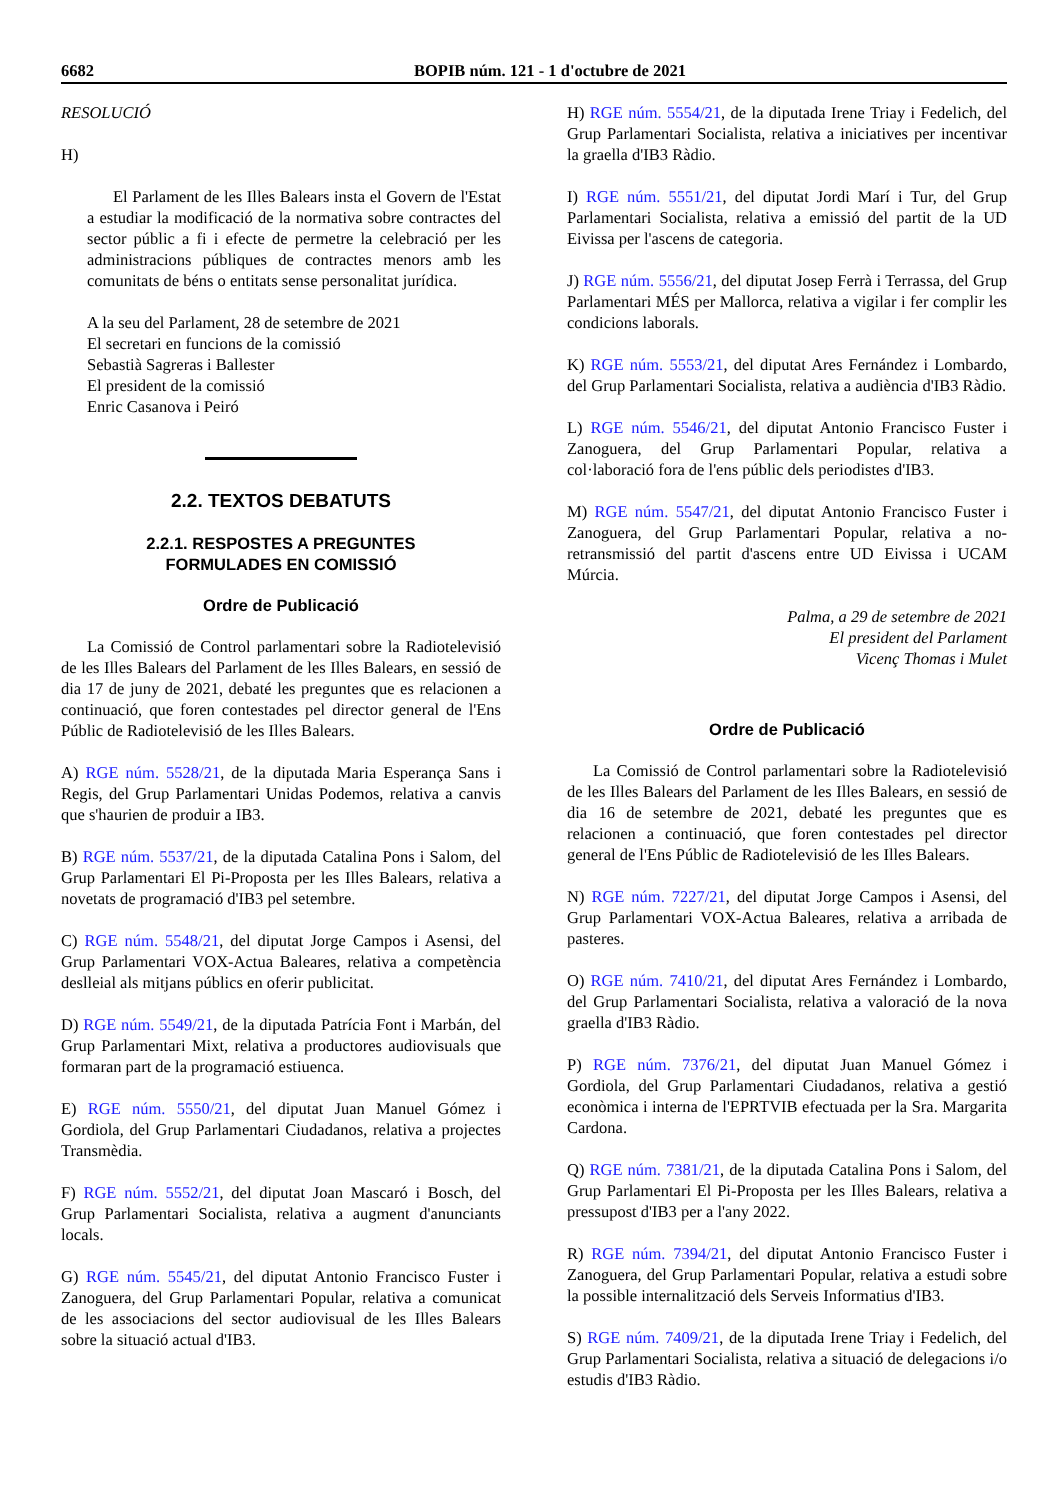6682 BOPIB núm. 121 - 1 d'octubre de 2021
RESOLUCIÓ
H)
El Parlament de les Illes Balears insta el Govern de l'Estat a estudiar la modificació de la normativa sobre contractes del sector públic a fi i efecte de permetre la celebració per les administracions públiques de contractes menors amb les comunitats de béns o entitats sense personalitat jurídica.
A la seu del Parlament, 28 de setembre de 2021
El secretari en funcions de la comissió
Sebastià Sagreras i Ballester
El president de la comissió
Enric Casanova i Peiró
2.2. TEXTOS DEBATUTS
2.2.1. RESPOSTES A PREGUNTES
FORMULADES EN COMISSIÓ
Ordre de Publicació
La Comissió de Control parlamentari sobre la Radiotelevisió de les Illes Balears del Parlament de les Illes Balears, en sessió de dia 17 de juny de 2021, debaté les preguntes que es relacionen a continuació, que foren contestades pel director general de l'Ens Públic de Radiotelevisió de les Illes Balears.
A) RGE núm. 5528/21, de la diputada Maria Esperança Sans i Regis, del Grup Parlamentari Unidas Podemos, relativa a canvis que s'haurien de produir a IB3.
B) RGE núm. 5537/21, de la diputada Catalina Pons i Salom, del Grup Parlamentari El Pi-Proposta per les Illes Balears, relativa a novetats de programació d'IB3 pel setembre.
C) RGE núm. 5548/21, del diputat Jorge Campos i Asensi, del Grup Parlamentari VOX-Actua Baleares, relativa a competència deslleial als mitjans públics en oferir publicitat.
D) RGE núm. 5549/21, de la diputada Patrícia Font i Marbán, del Grup Parlamentari Mixt, relativa a productores audiovisuals que formaran part de la programació estiuenca.
E) RGE núm. 5550/21, del diputat Juan Manuel Gómez i Gordiola, del Grup Parlamentari Ciudadanos, relativa a projectes Transmèdia.
F) RGE núm. 5552/21, del diputat Joan Mascaró i Bosch, del Grup Parlamentari Socialista, relativa a augment d'anunciants locals.
G) RGE núm. 5545/21, del diputat Antonio Francisco Fuster i Zanoguera, del Grup Parlamentari Popular, relativa a comunicat de les associacions del sector audiovisual de les Illes Balears sobre la situació actual d'IB3.
H) RGE núm. 5554/21, de la diputada Irene Triay i Fedelich, del Grup Parlamentari Socialista, relativa a iniciatives per incentivar la graella d'IB3 Ràdio.
I) RGE núm. 5551/21, del diputat Jordi Marí i Tur, del Grup Parlamentari Socialista, relativa a emissió del partit de la UD Eivissa per l'ascens de categoria.
J) RGE núm. 5556/21, del diputat Josep Ferrà i Terrassa, del Grup Parlamentari MÉS per Mallorca, relativa a vigilar i fer complir les condicions laborals.
K) RGE núm. 5553/21, del diputat Ares Fernández i Lombardo, del Grup Parlamentari Socialista, relativa a audiència d'IB3 Ràdio.
L) RGE núm. 5546/21, del diputat Antonio Francisco Fuster i Zanoguera, del Grup Parlamentari Popular, relativa a col·laboració fora de l'ens públic dels periodistes d'IB3.
M) RGE núm. 5547/21, del diputat Antonio Francisco Fuster i Zanoguera, del Grup Parlamentari Popular, relativa a no-retransmissió del partit d'ascens entre UD Eivissa i UCAM Múrcia.
Palma, a 29 de setembre de 2021
El president del Parlament
Vicenç Thomas i Mulet
Ordre de Publicació
La Comissió de Control parlamentari sobre la Radiotelevisió de les Illes Balears del Parlament de les Illes Balears, en sessió de dia 16 de setembre de 2021, debaté les preguntes que es relacionen a continuació, que foren contestades pel director general de l'Ens Públic de Radiotelevisió de les Illes Balears.
N) RGE núm. 7227/21, del diputat Jorge Campos i Asensi, del Grup Parlamentari VOX-Actua Baleares, relativa a arribada de pasteres.
O) RGE núm. 7410/21, del diputat Ares Fernández i Lombardo, del Grup Parlamentari Socialista, relativa a valoració de la nova graella d'IB3 Ràdio.
P) RGE núm. 7376/21, del diputat Juan Manuel Gómez i Gordiola, del Grup Parlamentari Ciudadanos, relativa a gestió econòmica i interna de l'EPRTVIB efectuada per la Sra. Margarita Cardona.
Q) RGE núm. 7381/21, de la diputada Catalina Pons i Salom, del Grup Parlamentari El Pi-Proposta per les Illes Balears, relativa a pressupost d'IB3 per a l'any 2022.
R) RGE núm. 7394/21, del diputat Antonio Francisco Fuster i Zanoguera, del Grup Parlamentari Popular, relativa a estudi sobre la possible internalització dels Serveis Informatius d'IB3.
S) RGE núm. 7409/21, de la diputada Irene Triay i Fedelich, del Grup Parlamentari Socialista, relativa a situació de delegacions i/o estudis d'IB3 Ràdio.